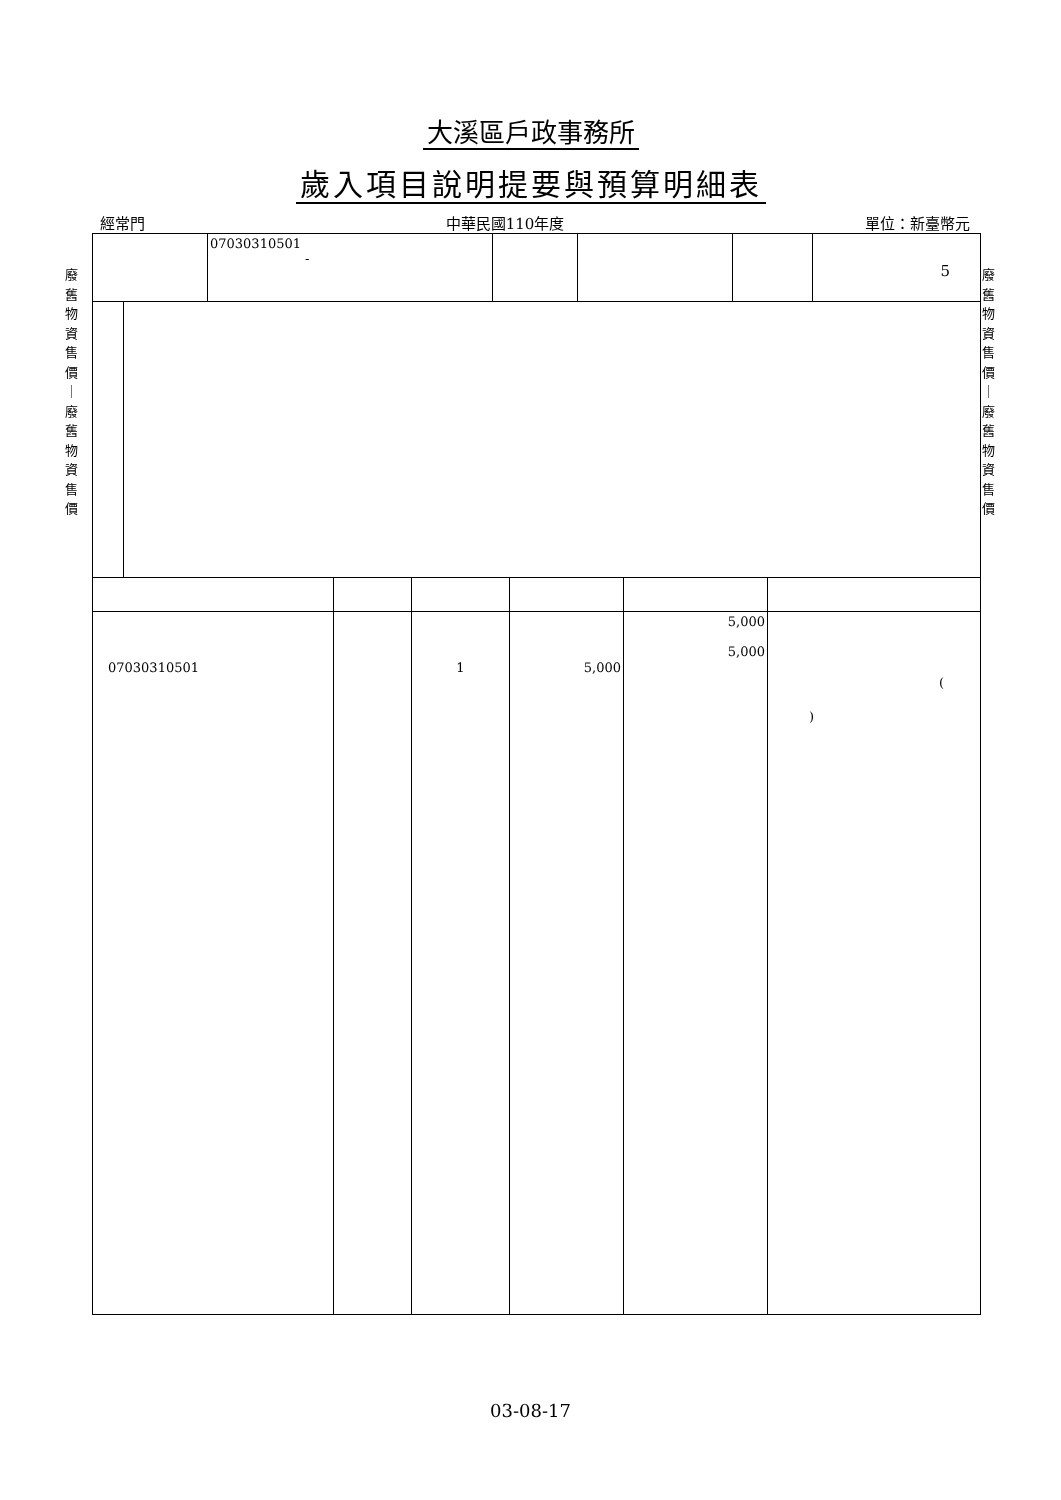大溪區戶政事務所
歲入項目說明提要與預算明細表
經常門 中華民國110年度 單位：新臺幣元
廢 舊 物 資 售 價 ｜ 廢 舊 物 資 售 價
廢 舊 物 資 售 價 ｜ 廢 舊 物 資 售 價
| | 07030310501 - | | | | 5 |
| 07030310501 | | 1 | 5,000 | 5,000 5,000 | ( ) |
03-08-17